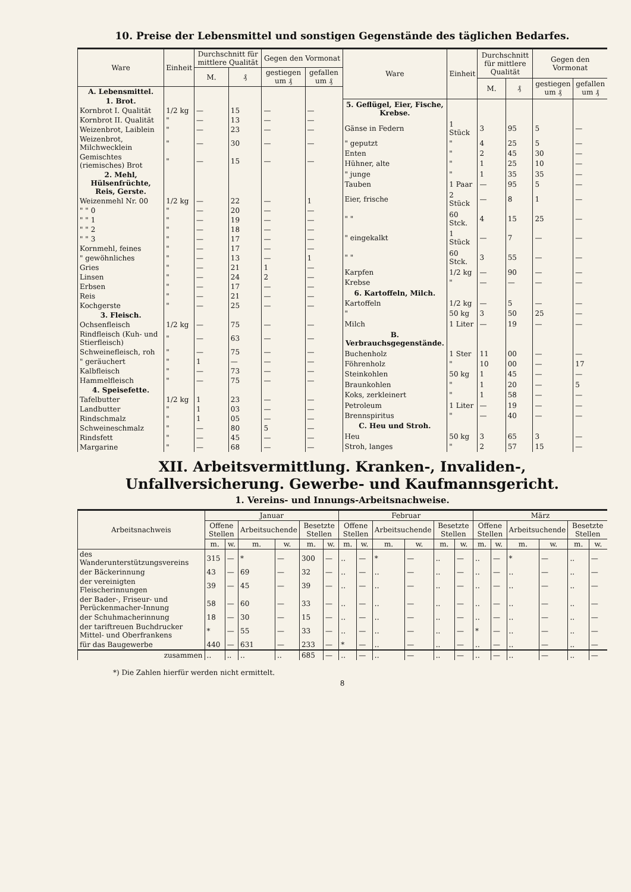10. Preise der Lebensmittel und sonstigen Gegenstände des täglichen Bedarfes.
| Ware | Einheit | Durchschnitt für mittlere Qualität | | Gegen den Vormonat | |
| --- | --- | --- | --- | --- | --- |
| | | M. | ₰ | gestiegen um ₰ | gefallen um ₰ |
| A. Lebensmittel. | | | | | |
| 1. Brot. | | | | | |
| Kornbrot I. Qualität | 1/2 kg | — | 15 | — | — |
| Kornbrot II. Qualität | " | — | 13 | — | — |
| Weizenbrot, Laiblein | " | — | 23 | — | — |
| Weizenbrot, Milchwecklein | " | — | 30 | — | — |
| Gemischtes (riemisches) Brot | " | — | 15 | — | — |
| 2. Mehl, Hülsenfrüchte, Reis, Gerste. | | | | | |
| Weizenmehl Nr. 00 | 1/2 kg | — | 22 | — | 1 |
| " " 0 | " | — | 20 | — | — |
| " " 1 | " | — | 19 | — | — |
| " " 2 | " | — | 18 | — | — |
| " " 3 | " | — | 17 | — | — |
| Kornmehl, feines | " | — | 17 | — | — |
| " gewöhnliches | " | — | 13 | — | 1 |
| Gries | " | — | 21 | 1 | — |
| Linsen | " | — | 24 | 2 | — |
| Erbsen | " | — | 17 | — | — |
| Reis | " | — | 21 | — | — |
| Kochgerste | " | — | 25 | — | — |
| 3. Fleisch. | | | | | |
| Ochsenfleisch | 1/2 kg | — | 75 | — | — |
| Rindfleisch (Kuh- und Stierfleisch) | " | — | 63 | — | — |
| Schweinefleisch, roh | " | — | 75 | — | — |
| " geräuchert | " | 1 | — | — | — |
| Kalbfleisch | " | — | 73 | — | — |
| Hammelfleisch | " | — | 75 | — | — |
| 4. Speisefette. | | | | | |
| Tafelbutter | 1/2 kg | 1 | 23 | — | — |
| Landbutter | " | 1 | 03 | — | — |
| Rindschmalz | " | 1 | 05 | — | — |
| Schweineschmalz | " | — | 80 | 5 | — |
| Rindsfett | " | — | 45 | — | — |
| Margarine | " | — | 68 | — | — |
| Ware | Einheit | Durchschnitt für mittlere Qualität | | Gegen den Vormonat | |
| --- | --- | --- | --- | --- | --- |
| | | M. | ₰ | gestiegen um ₰ | gefallen um ₰ |
| 5. Geflügel, Eier, Fische, Krebse. | | | | | |
| Gänse in Federn | 1 Stück | 3 | 95 | 5 | — |
| " geputzt | " | 4 | 25 | 5 | — |
| Enten | " | 2 | 45 | 30 | — |
| Hühner, alte | " | 1 | 25 | 10 | — |
| " junge | " | 1 | 35 | 35 | — |
| Tauben | 1 Paar | — | 95 | 5 | — |
| Eier, frische | 2 Stück | — | 8 | 1 | — |
| " " | 60 Stck. | 4 | 15 | 25 | — |
| " eingekalkt | 1 Stück | — | 7 | — | — |
| " " | 60 Stck. | 3 | 55 | — | — |
| Karpfen | 1/2 kg | — | 90 | — | — |
| Krebse | " | — | — | — | — |
| 6. Kartoffeln, Milch. | | | | | |
| Kartoffeln | 1/2 kg | — | 5 | — | — |
| " | 50 kg | 3 | 50 | 25 | — |
| Milch | 1 Liter | — | 19 | — | — |
| B. Verbrauchsgegenstände. | | | | | |
| Buchenholz | 1 Ster | 11 | 00 | — | — |
| Föhrenholz | " | 10 | 00 | — | 17 |
| Steinkohlen | 50 kg | 1 | 45 | — | — |
| Braunkohlen | " | 1 | 20 | — | 5 |
| Koks, zerkleinert | " | 1 | 58 | — | — |
| Petroleum | 1 Liter | — | 19 | — | — |
| Brennspiritus | " | — | 40 | — | — |
| C. Heu und Stroh. | | | | | |
| Heu | 50 kg | 3 | 65 | 3 | — |
| Stroh, langes | " | 2 | 57 | 15 | — |
XII. Arbeitsvermittlung. Kranken-, Invaliden-, Unfallversicherung. Gewerbe- und Kaufmannsgericht.
1. Vereins- und Innungs-Arbeitsnachweise.
| Arbeitsnachweis | Januar | | | | | | Februar | | | | | | März | | | | | |
| --- | --- | --- | --- | --- | --- | --- | --- | --- | --- | --- | --- | --- | --- | --- | --- | --- | --- | --- |
| | Offene Stellen | | Arbeitsuchende | | Besetzte Stellen | | Offene Stellen | | Arbeitsuchende | | Besetzte Stellen | | Offene Stellen | | Arbeitsuchende | | Besetzte Stellen | |
| | m. | w. | m. | w. | m. | w. | m. | w. | m. | w. | m. | w. | m. | w. | m. | w. | m. | w. |
| des Wanderunterstützungsvereins | 315 | — | * | — | 300 | — | .. | — | * | — | .. | — | .. | — | * | — | .. | — |
| der Bäckerinnung | 43 | — | 69 | — | 32 | — | .. | — | .. | — | .. | — | .. | — | .. | — | .. | — |
| der vereinigten Fleischerinnungen | 39 | — | 45 | — | 39 | — | .. | — | .. | — | .. | — | .. | — | .. | — | .. | — |
| der Bader-, Friseur- und Perückenmacher-Innung | 58 | — | 60 | — | 33 | — | .. | — | .. | — | .. | — | .. | — | .. | — | .. | — |
| der Schuhmacherinnung | 18 | — | 30 | — | 15 | — | .. | — | .. | — | .. | — | .. | — | .. | — | .. | — |
| der tariftreuen Buchdrucker Mittel- und Oberfrankens | * | — | 55 | — | 33 | — | .. | — | .. | — | .. | — | * | — | .. | — | .. | — |
| für das Baugewerbe | 440 | — | 631 | — | 233 | — | * | — | .. | — | .. | — | .. | — | .. | — | .. | — |
| zusammen | .. | .. | .. | .. | 685 | — | .. | — | .. | — | .. | — | .. | — | .. | — | .. | — |
*) Die Zahlen hierfür werden nicht ermittelt.
8